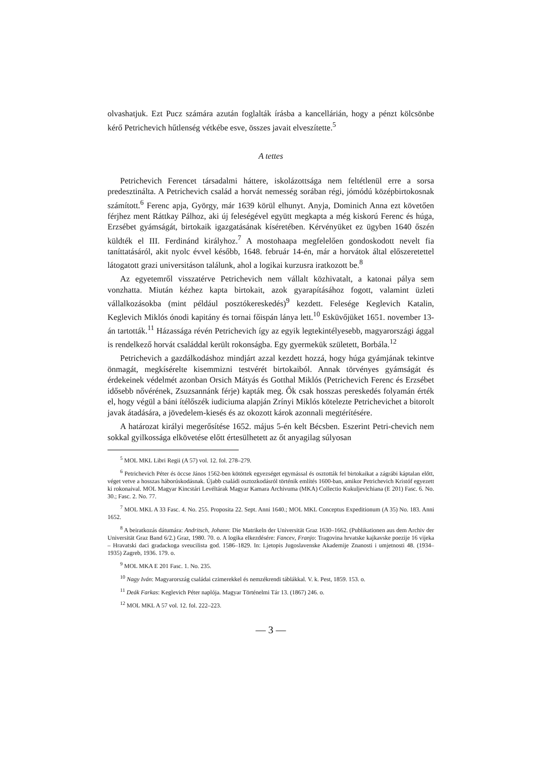olvashatjuk. Ezt Pucz számára azután foglalták írásba a kancellárián, hogy a pénzt kölcsönbe kérő Petrichevich hűtlenség vétkébe esve, összes javait elveszítette.<sup>5</sup>
A tettes
Petrichevich Ferencet társadalmi háttere, iskolázottsága nem feltétlenül erre a sorsa predesztinálta. A Petrichevich család a horvát nemesség sorában régi, jómódú középbirtokosnak számított.<sup>6</sup> Ferenc apja, György, már 1639 körül elhunyt. Anyja, Dominich Anna ezt követően férjhez ment Ráttkay Pálhoz, aki új feleségével együtt megkapta a még kiskorú Ferenc és húga, Erzsébet gyámságát, birtokaik igazgatásának kíséretében. Kérvényüket ez ügyben 1640 őszén küldték el III. Ferdinánd királyhoz.<sup>7</sup> A mostohaapa megfelelően gondoskodott nevelt fia taníttatásáról, akit nyolc évvel később, 1648. február 14-én, már a horvátok által előszeretettel látogatott grazi universitáson találunk, ahol a logikai kurzusra iratkozott be.<sup>8</sup>
Az egyetemről visszatérve Petrichevich nem vállalt közhivatalt, a katonai pálya sem vonzhatta. Miután kézhez kapta birtokait, azok gyarapításához fogott, valamint üzleti vállalkozásokba (mint például posztókereskedés)<sup>9</sup> kezdett. Felesége Keglevich Katalin, Keglevich Miklós ónodi kapitány és tornai főispán lánya lett.<sup>10</sup> Esküvőjüket 1651. november 13-án tartották.<sup>11</sup> Házassága révén Petrichevich így az egyik legtekintélyesebb, magyarországi ággal is rendelkező horvát családdal került rokonságba. Egy gyermekük született, Borbála.<sup>12</sup>
Petrichevich a gazdálkodáshoz mindjárt azzal kezdett hozzá, hogy húga gyámjának tekintve önmagát, megkísérelte kisemmizni testvérét birtokaiból. Annak törvényes gyámságát és érdekeinek védelmét azonban Orsich Mátyás és Gotthal Miklós (Petrichevich Ferenc és Erzsébet idősebb nővérének, Zsuzsannánk férje) kapták meg. Ők csak hosszas pereskedés folyamán érték el, hogy végül a báni ítélőszék iudiciuma alapján Zrínyi Miklós kötelezte Petrichevichet a bitorolt javak átadására, a jövedelem-kiesés és az okozott károk azonnali megtérítésére.
A határozat királyi megerősítése 1652. május 5-én kelt Bécsben. Eszerint Petri-chevich nem sokkal gyilkossága elkövetése előtt értesülhetett az őt anyagilag súlyosan
<sup>5</sup> MOL MKL Libri Regii (A 57) vol. 12. fol. 278–279.
<sup>6</sup> Petrichevich Péter és öccse János 1562-ben kötöttek egyezséget egymással és osztották fel birtokaikat a zágrábi káptalan előtt, véget vetve a hosszas háborúskodásnak. Újabb családi osztozkodásról történik említés 1600-ban, amikor Petrichevich Kristóf egyezett ki rokonaival. MOL Magyar Kincstári Levéltárak Magyar Kamara Archivuma (MKA) Collectio Kukuljevichiana (E 201) Fasc. 6. No. 30.; Fasc. 2. No. 77.
<sup>7</sup> MOL MKL A 33 Fasc. 4. No. 255. Proposita 22. Sept. Anni 1640.; MOL MKL Conceptus Expeditionum (A 35) No. 183. Anni 1652.
<sup>8</sup> A beiratkozás dátumára: Andritsch, Johann: Die Matrikeln der Universität Graz 1630–1662. (Publikationen aus dem Archiv der Universität Graz Band 6/2.) Graz, 1980. 70. o. A logika elkezdésére: Fancev, Franjo: Tragovina hrvatske kajkavske poezije 16 vijeka – Hravatski daci gradackoga sveucilista god. 1586–1829. In: Ljetopis Jugoslavenske Akademije Znanosti i umjetnosti 48. (1934–1935) Zagreb, 1936. 179. o.
<sup>9</sup> MOL MKA E 201 Fasc. 1. No. 235.
<sup>10</sup> Nagy Iván: Magyarország családai czimerekkel és nemzékrendi táblákkal. V. k. Pest, 1859. 153. o.
<sup>11</sup> Deák Farkas: Keglevich Péter naplója. Magyar Történelmi Tár 13. (1867) 246. o.
<sup>12</sup> MOL MKL A 57 vol. 12. fol. 222–223.
— 3 —